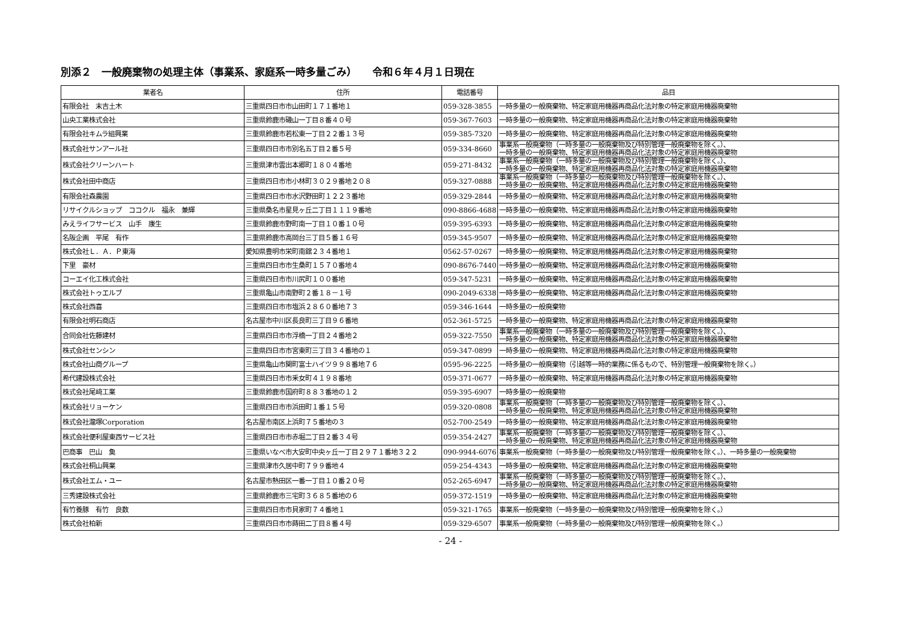別添２　一般廃棄物の処理主体（事業系、家庭系一時多量ごみ）　　令和６年４月１日現在
| 業者名 | 住所 | 電話番号 | 品目 |
| --- | --- | --- | --- |
| 有限会社 末吉土木 | 三重県四日市市山田町１７１番地１ | 059-328-3855 | 一時多量の一般廃棄物、特定家庭用機器再商品化法対象の特定家庭用機器廃棄物 |
| 山央工業株式会社 | 三重県鈴鹿市磯山一丁目８番４０号 | 059-367-7603 | 一時多量の一般廃棄物、特定家庭用機器再商品化法対象の特定家庭用機器廃棄物 |
| 有限会社キムラ組興業 | 三重県鈴鹿市若松東一丁目２２番１３号 | 059-385-7320 | 一時多量の一般廃棄物、特定家庭用機器再商品化法対象の特定家庭用機器廃棄物 |
| 株式会社サンアール社 | 三重県四日市市別名五丁目２番５号 | 059-334-8660 | 事業系一般廃棄物（一時多量の一般廃棄物及び特別管理一般廃棄物を除く。）、 一時多量の一般廃棄物、特定家庭用機器再商品化法対象の特定家庭用機器廃棄物 |
| 株式会社クリーンハート | 三重県津市雲出本郷町１８０４番地 | 059-271-8432 | 事業系一般廃棄物（一時多量の一般廃棄物及び特別管理一般廃棄物を除く。）、 一時多量の一般廃棄物、特定家庭用機器再商品化法対象の特定家庭用機器廃棄物 |
| 株式会社田中商店 | 三重県四日市市小林町３０２９番地２０８ | 059-327-0888 | 事業系一般廃棄物（一時多量の一般廃棄物及び特別管理一般廃棄物を除く。）、 一時多量の一般廃棄物、特定家庭用機器再商品化法対象の特定家庭用機器廃棄物 |
| 有限会社森農園 | 三重県四日市市水沢野田町１２２３番地 | 059-329-2844 | 一時多量の一般廃棄物、特定家庭用機器再商品化法対象の特定家庭用機器廃棄物 |
| リサイクルショップ ココクル 福永 兼輝 | 三重県桑名市星見ヶ丘二丁目１１１９番地 | 090-8866-4688 | 一時多量の一般廃棄物、特定家庭用機器再商品化法対象の特定家庭用機器廃棄物 |
| みえライフサービス 山手 康生 | 三重県鈴鹿市野町南一丁目１０番１０号 | 059-395-6393 | 一時多量の一般廃棄物、特定家庭用機器再商品化法対象の特定家庭用機器廃棄物 |
| 名阪企画 平尾 有作 | 三重県鈴鹿市高岡台三丁目５番１６号 | 059-345-9507 | 一時多量の一般廃棄物、特定家庭用機器再商品化法対象の特定家庭用機器廃棄物 |
| 株式会社Ｌ．Ａ．Ｐ東海 | 愛知県豊明市栄町南舘２３４番地１ | 0562-57-0267 | 一時多量の一般廃棄物、特定家庭用機器再商品化法対象の特定家庭用機器廃棄物 |
| 下里 豪材 | 三重県四日市市生桑町１５７０番地４ | 090-8676-7440 | 一時多量の一般廃棄物、特定家庭用機器再商品化法対象の特定家庭用機器廃棄物 |
| コーエイ化工株式会社 | 三重県四日市市川尻町１００番地 | 059-347-5231 | 一時多量の一般廃棄物、特定家庭用機器再商品化法対象の特定家庭用機器廃棄物 |
| 株式会社トゥエルブ | 三重県亀山市南野町２番１８－１号 | 090-2049-6338 | 一時多量の一般廃棄物、特定家庭用機器再商品化法対象の特定家庭用機器廃棄物 |
| 株式会社西喜 | 三重県四日市市塩浜２８６０番地７３ | 059-346-1644 | 一時多量の一般廃棄物 |
| 有限会社明石商店 | 名古屋市中川区長良町三丁目９６番地 | 052-361-5725 | 一時多量の一般廃棄物、特定家庭用機器再商品化法対象の特定家庭用機器廃棄物 |
| 合同会社佐藤建材 | 三重県四日市市浮橋一丁目２４番地２ | 059-322-7550 | 事業系一般廃棄物（一時多量の一般廃棄物及び特別管理一般廃棄物を除く。）、 一時多量の一般廃棄物、特定家庭用機器再商品化法対象の特定家庭用機器廃棄物 |
| 株式会社センシン | 三重県四日市市宮東町三丁目３４番地の１ | 059-347-0899 | 一時多量の一般廃棄物、特定家庭用機器再商品化法対象の特定家庭用機器廃棄物 |
| 株式会社山商グループ | 三重県亀山市関町富士ハイツ９９８番地７６ | 0595-96-2225 | 一時多量の一般廃棄物（引越等一時的業務に係るもので、特別管理一般廃棄物を除く。） |
| 希代建設株式会社 | 三重県四日市市釆女町４１９８番地 | 059-371-0677 | 一時多量の一般廃棄物、特定家庭用機器再商品化法対象の特定家庭用機器廃棄物 |
| 株式会社尾﨑工業 | 三重県鈴鹿市国府町８８３番地の１２ | 059-395-6907 | 一時多量の一般廃棄物 |
| 株式会社リョーケン | 三重県四日市市浜田町１番１５号 | 059-320-0808 | 事業系一般廃棄物（一時多量の一般廃棄物及び特別管理一般廃棄物を除く。）、 一時多量の一般廃棄物、特定家庭用機器再商品化法対象の特定家庭用機器廃棄物 |
| 株式会社瀧塚Corporation | 名古屋市南区上浜町７５番地の３ | 052-700-2549 | 一時多量の一般廃棄物、特定家庭用機器再商品化法対象の特定家庭用機器廃棄物 |
| 株式会社便利屋東西サービス社 | 三重県四日市市赤堀二丁目２番３４号 | 059-354-2427 | 事業系一般廃棄物（一時多量の一般廃棄物及び特別管理一般廃棄物を除く。）、 一時多量の一般廃棄物、特定家庭用機器再商品化法対象の特定家庭用機器廃棄物 |
| 巴商事 巴山 𩵋 | 三重県いなべ市大安町中央ヶ丘一丁目２９７１番地３２２ | 090-9944-6076 | 事業系一般廃棄物（一時多量の一般廃棄物及び特別管理一般廃棄物を除く。）、一時多量の一般廃棄物 |
| 株式会社桐山興業 | 三重県津市久居中町７９９番地４ | 059-254-4343 | 一時多量の一般廃棄物、特定家庭用機器再商品化法対象の特定家庭用機器廃棄物 |
| 株式会社エム・ユー | 名古屋市熱田区一番一丁目１０番２０号 | 052-265-6947 | 事業系一般廃棄物（一時多量の一般廃棄物及び特別管理一般廃棄物を除く。）、 一時多量の一般廃棄物、特定家庭用機器再商品化法対象の特定家庭用機器廃棄物 |
| 三秀建設株式会社 | 三重県鈴鹿市三宅町３６８５番地の６ | 059-372-1519 | 一時多量の一般廃棄物、特定家庭用機器再商品化法対象の特定家庭用機器廃棄物 |
| 有竹養豚 有竹 良数 | 三重県四日市市貝家町７４番地１ | 059-321-1765 | 事業系一般廃棄物（一時多量の一般廃棄物及び特別管理一般廃棄物を除く。） |
| 株式会社柏新 | 三重県四日市市蒔田二丁目８番４号 | 059-329-6507 | 事業系一般廃棄物（一時多量の一般廃棄物及び特別管理一般廃棄物を除く。） |
- 24 -